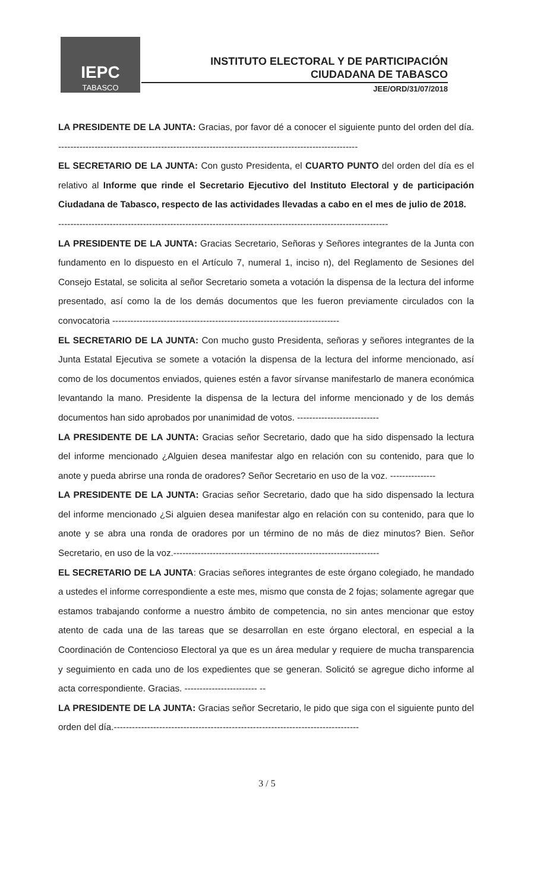IEPC
TABASCO
INSTITUTO ELECTORAL Y DE PARTICIPACIÓN
CIUDADANA DE TABASCO
JEE/ORD/31/07/2018
LA PRESIDENTE DE LA JUNTA: Gracias, por favor dé a conocer el siguiente punto del orden del día. ---------------------------------------------------------------------------------------------------
EL SECRETARIO DE LA JUNTA: Con gusto Presidenta, el CUARTO PUNTO del orden del día es el relativo al Informe que rinde el Secretario Ejecutivo del Instituto Electoral y de participación Ciudadana de Tabasco, respecto de las actividades llevadas a cabo en el mes de julio de 2018.
-------------------------------------------------------------------------------------------------------------
LA PRESIDENTE DE LA JUNTA: Gracias Secretario, Señoras y Señores integrantes de la Junta con fundamento en lo dispuesto en el Artículo 7, numeral 1, inciso n), del Reglamento de Sesiones del Consejo Estatal, se solicita al señor Secretario someta a votación la dispensa de la lectura del informe presentado, así como la de los demás documentos que les fueron previamente circulados con la convocatoria ---------------------------------------------------------------------------
EL SECRETARIO DE LA JUNTA: Con mucho gusto Presidenta, señoras y señores integrantes de la Junta Estatal Ejecutiva se somete a votación la dispensa de la lectura del informe mencionado, así como de los documentos enviados, quienes estén a favor sírvanse manifestarlo de manera económica levantando la mano. Presidente la dispensa de la lectura del informe mencionado y de los demás documentos han sido aprobados por unanimidad de votos. ---------------------------
LA PRESIDENTE DE LA JUNTA: Gracias señor Secretario, dado que ha sido dispensado la lectura del informe mencionado ¿Alguien desea manifestar algo en relación con su contenido, para que lo anote y pueda abrirse una ronda de oradores? Señor Secretario en uso de la voz. ---------------
LA PRESIDENTE DE LA JUNTA: Gracias señor Secretario, dado que ha sido dispensado la lectura del informe mencionado ¿Si alguien desea manifestar algo en relación con su contenido, para que lo anote y se abra una ronda de oradores por un término de no más de diez minutos? Bien. Señor Secretario, en uso de la voz.--------------------------------------------------------------------
EL SECRETARIO DE LA JUNTA: Gracias señores integrantes de este órgano colegiado, he mandado a ustedes el informe correspondiente a este mes, mismo que consta de 2 fojas; solamente agregar que estamos trabajando conforme a nuestro ámbito de competencia, no sin antes mencionar que estoy atento de cada una de las tareas que se desarrollan en este órgano electoral, en especial a la Coordinación de Contencioso Electoral ya que es un área medular y requiere de mucha transparencia y seguimiento en cada uno de los expedientes que se generan. Solicitó se agregue dicho informe al acta correspondiente. Gracias. ------------------------ --
LA PRESIDENTE DE LA JUNTA: Gracias señor Secretario, le pido que siga con el siguiente punto del orden del día.---------------------------------------------------------------------------------
3 / 5